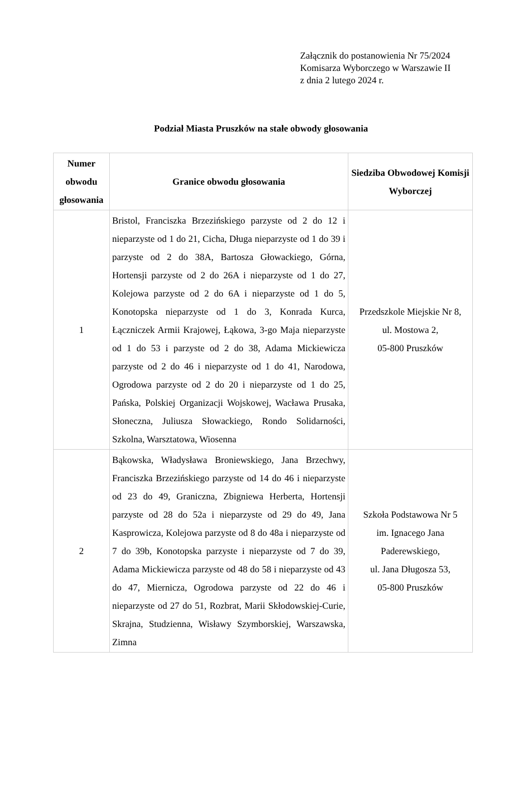Załącznik do postanowienia Nr 75/2024
Komisarza Wyborczego w Warszawie II
z dnia 2 lutego 2024 r.
Podział Miasta Pruszków na stałe obwody głosowania
| Numer obwodu głosowania | Granice obwodu głosowania | Siedziba Obwodowej Komisji Wyborczej |
| --- | --- | --- |
| 1 | Bristol, Franciszka Brzezińskiego parzyste od 2 do 12 i nieparzyste od 1 do 21, Cicha, Długa nieparzyste od 1 do 39 i parzyste od 2 do 38A, Bartosza Głowackiego, Górna, Hortensji parzyste od 2 do 26A i nieparzyste od 1 do 27, Kolejowa parzyste od 2 do 6A i nieparzyste od 1 do 5, Konotopska nieparzyste od 1 do 3, Konrada Kurca, Łączniczek Armii Krajowej, Łąkowa, 3-go Maja nieparzyste od 1 do 53 i parzyste od 2 do 38, Adama Mickiewicza parzyste od 2 do 46 i nieparzyste od 1 do 41, Narodowa, Ogrodowa parzyste od 2 do 20 i nieparzyste od 1 do 25, Pańska, Polskiej Organizacji Wojskowej, Wacława Prusaka, Słoneczna, Juliusza Słowackiego, Rondo Solidarności, Szkolna, Warsztatowa, Wiosenna | Przedszkole Miejskie Nr 8, ul. Mostowa 2, 05-800 Pruszków |
| 2 | Bąkowska, Władysława Broniewskiego, Jana Brzechwy, Franciszka Brzezińskiego parzyste od 14 do 46 i nieparzyste od 23 do 49, Graniczna, Zbigniewa Herberta, Hortensji parzyste od 28 do 52a i nieparzyste od 29 do 49, Jana Kasprowicza, Kolejowa parzyste od 8 do 48a i nieparzyste od 7 do 39b, Konotopska parzyste i nieparzyste od 7 do 39, Adama Mickiewicza parzyste od 48 do 58 i nieparzyste od 43 do 47, Miernicza, Ogrodowa parzyste od 22 do 46 i nieparzyste od 27 do 51, Rozbrat, Marii Skłodowskiej-Curie, Skrajna, Studzienna, Wisławy Szymborskiej, Warszawska, Zimna | Szkoła Podstawowa Nr 5 im. Ignacego Jana Paderewskiego, ul. Jana Długosza 53, 05-800 Pruszków |